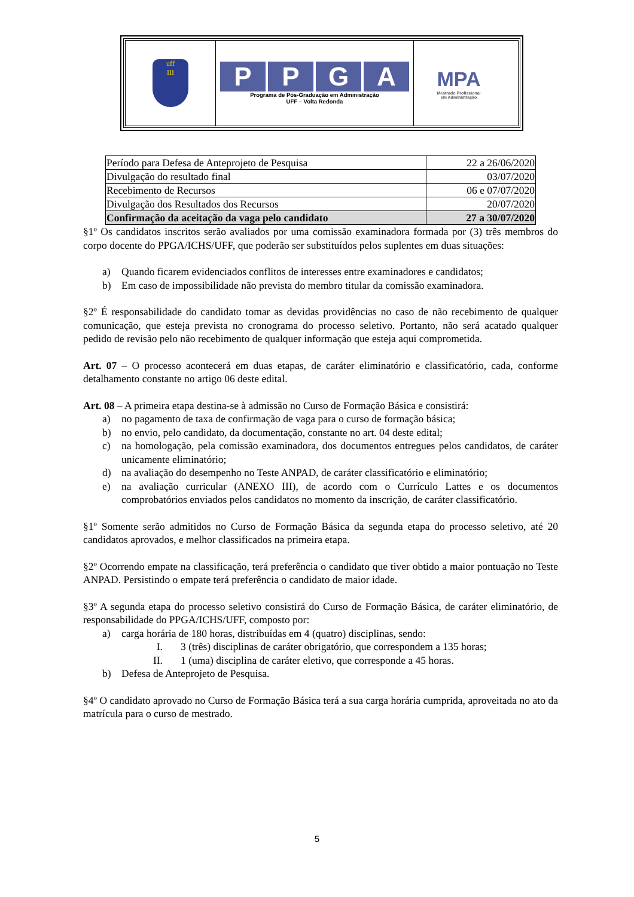uff
III
PPGA
Programa de Pós-Graduação em Administração
UFF – Volta Redonda
MPA
Mestrado Profissional
em Administração
| Período para Defesa de Anteprojeto de Pesquisa | 22 a 26/06/2020 |
| Divulgação do resultado final | 03/07/2020 |
| Recebimento de Recursos | 06 e 07/07/2020 |
| Divulgação dos Resultados dos Recursos | 20/07/2020 |
| Confirmação da aceitação da vaga pelo candidato | 27 a 30/07/2020 |
§1º Os candidatos inscritos serão avaliados por uma comissão examinadora formada por (3) três membros do corpo docente do PPGA/ICHS/UFF, que poderão ser substituídos pelos suplentes em duas situações:
a) Quando ficarem evidenciados conflitos de interesses entre examinadores e candidatos;
b) Em caso de impossibilidade não prevista do membro titular da comissão examinadora.
§2º É responsabilidade do candidato tomar as devidas providências no caso de não recebimento de qualquer comunicação, que esteja prevista no cronograma do processo seletivo. Portanto, não será acatado qualquer pedido de revisão pelo não recebimento de qualquer informação que esteja aqui comprometida.
Art. 07 – O processo acontecerá em duas etapas, de caráter eliminatório e classificatório, cada, conforme detalhamento constante no artigo 06 deste edital.
Art. 08 – A primeira etapa destina-se à admissão no Curso de Formação Básica e consistirá:
a) no pagamento de taxa de confirmação de vaga para o curso de formação básica;
b) no envio, pelo candidato, da documentação, constante no art. 04 deste edital;
c) na homologação, pela comissão examinadora, dos documentos entregues pelos candidatos, de caráter unicamente eliminatório;
d) na avaliação do desempenho no Teste ANPAD, de caráter classificatório e eliminatório;
e) na avaliação curricular (ANEXO III), de acordo com o Currículo Lattes e os documentos comprobatórios enviados pelos candidatos no momento da inscrição, de caráter classificatório.
§1º Somente serão admitidos no Curso de Formação Básica da segunda etapa do processo seletivo, até 20 candidatos aprovados, e melhor classificados na primeira etapa.
§2º Ocorrendo empate na classificação, terá preferência o candidato que tiver obtido a maior pontuação no Teste ANPAD. Persistindo o empate terá preferência o candidato de maior idade.
§3º A segunda etapa do processo seletivo consistirá do Curso de Formação Básica, de caráter eliminatório, de responsabilidade do PPGA/ICHS/UFF, composto por:
a) carga horária de 180 horas, distribuídas em 4 (quatro) disciplinas, sendo:
I. 3 (três) disciplinas de caráter obrigatório, que correspondem a 135 horas;
II. 1 (uma) disciplina de caráter eletivo, que corresponde a 45 horas.
b) Defesa de Anteprojeto de Pesquisa.
§4º O candidato aprovado no Curso de Formação Básica terá a sua carga horária cumprida, aproveitada no ato da matrícula para o curso de mestrado.
5